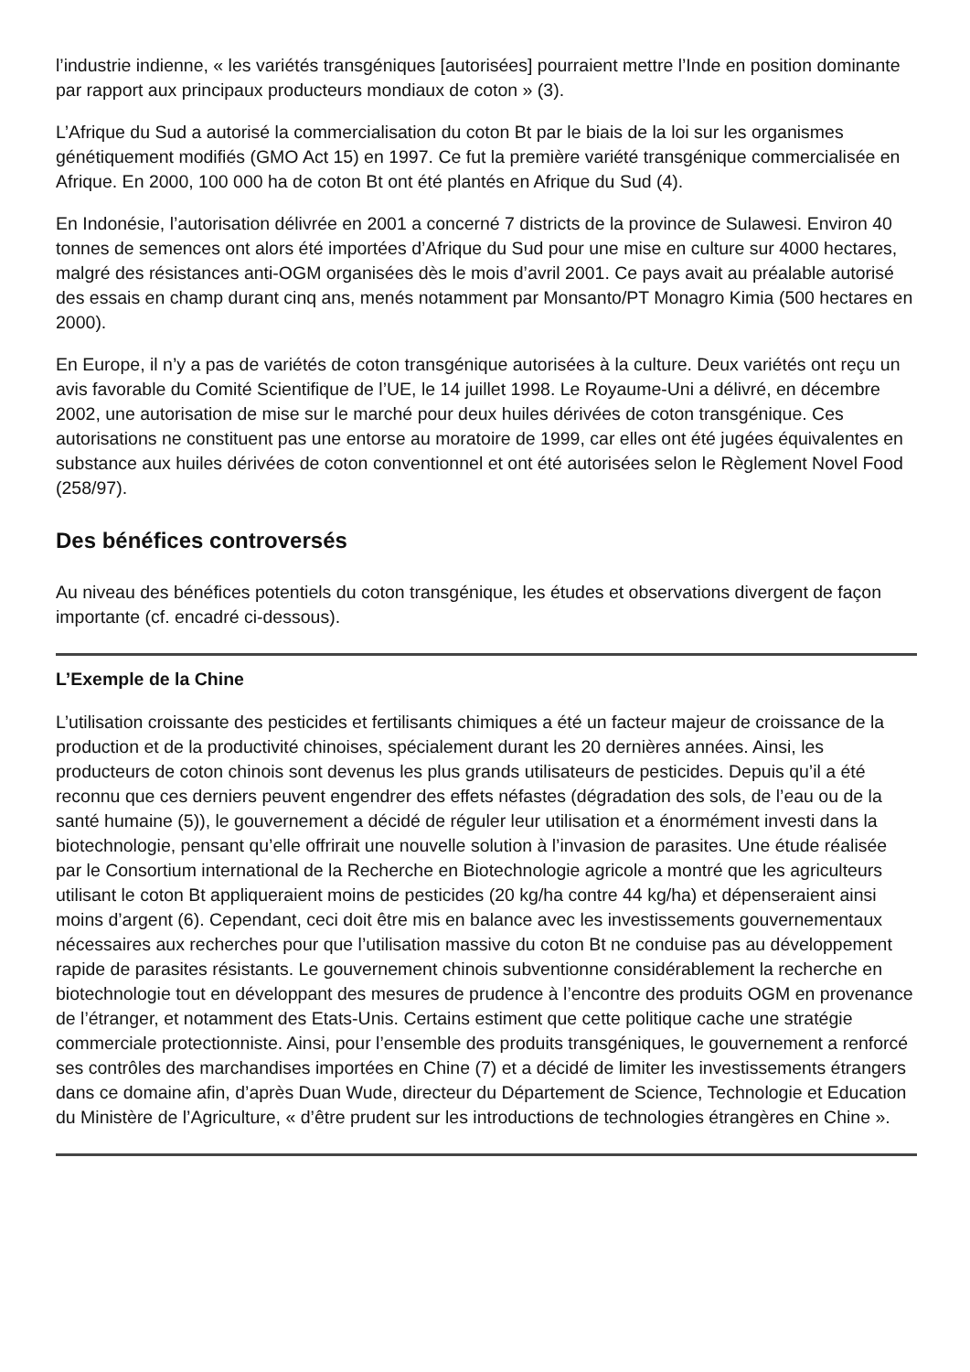l’industrie indienne, « les variétés transgéniques [autorisées] pourraient mettre l’Inde en position dominante par rapport aux principaux producteurs mondiaux de coton » (3).
L’Afrique du Sud a autorisé la commercialisation du coton Bt par le biais de la loi sur les organismes génétiquement modifiés (GMO Act 15) en 1997. Ce fut la première variété transgénique commercialisée en Afrique. En 2000, 100 000 ha de coton Bt ont été plantés en Afrique du Sud (4).
En Indonésie, l’autorisation délivrée en 2001 a concerné 7 districts de la province de Sulawesi. Environ 40 tonnes de semences ont alors été importées d’Afrique du Sud pour une mise en culture sur 4000 hectares, malgré des résistances anti-OGM organisées dès le mois d’avril 2001. Ce pays avait au préalable autorisé des essais en champ durant cinq ans, menés notamment par Monsanto/PT Monagro Kimia (500 hectares en 2000).
En Europe, il n’y a pas de variétés de coton transgénique autorisées à la culture. Deux variétés ont reçu un avis favorable du Comité Scientifique de l’UE, le 14 juillet 1998. Le Royaume-Uni a délivré, en décembre 2002, une autorisation de mise sur le marché pour deux huiles dérivées de coton transgénique. Ces autorisations ne constituent pas une entorse au moratoire de 1999, car elles ont été jugées équivalentes en substance aux huiles dérivées de coton conventionnel et ont été autorisées selon le Règlement Novel Food (258/97).
Des bénéfices controversés
Au niveau des bénéfices potentiels du coton transgénique, les études et observations divergent de façon importante (cf. encadré ci-dessous).
L’Exemple de la Chine
L’utilisation croissante des pesticides et fertilisants chimiques a été un facteur majeur de croissance de la production et de la productivité chinoises, spécialement durant les 20 dernières années. Ainsi, les producteurs de coton chinois sont devenus les plus grands utilisateurs de pesticides. Depuis qu’il a été reconnu que ces derniers peuvent engendrer des effets néfastes (dégradation des sols, de l’eau ou de la santé humaine (5)), le gouvernement a décidé de réguler leur utilisation et a énormément investi dans la biotechnologie, pensant qu’elle offrirait une nouvelle solution à l’invasion de parasites. Une étude réalisée par le Consortium international de la Recherche en Biotechnologie agricole a montré que les agriculteurs utilisant le coton Bt appliqueraient moins de pesticides (20 kg/ha contre 44 kg/ha) et dépenseraient ainsi moins d’argent (6). Cependant, ceci doit être mis en balance avec les investissements gouvernementaux nécessaires aux recherches pour que l’utilisation massive du coton Bt ne conduise pas au développement rapide de parasites résistants. Le gouvernement chinois subventionne considérablement la recherche en biotechnologie tout en développant des mesures de prudence à l’encontre des produits OGM en provenance de l’étranger, et notamment des Etats-Unis. Certains estiment que cette politique cache une stratégie commerciale protectionniste. Ainsi, pour l’ensemble des produits transgéniques, le gouvernement a renforcé ses contrôles des marchandises importées en Chine (7) et a décidé de limiter les investissements étrangers dans ce domaine afin, d’après Duan Wude, directeur du Département de Science, Technologie et Education du Ministère de l’Agriculture, « d’être prudent sur les introductions de technologies étrangères en Chine ».